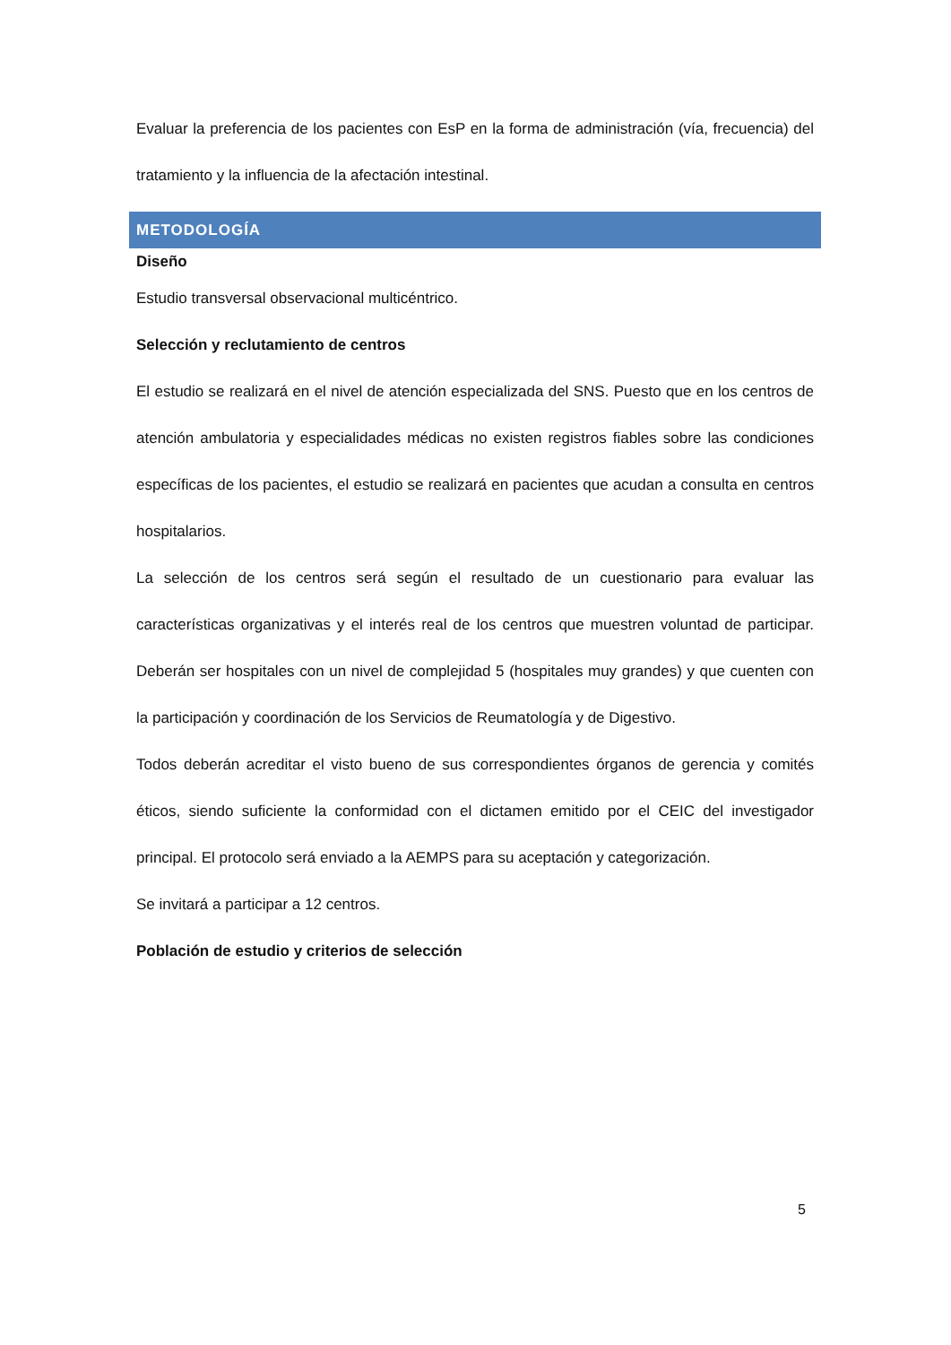Evaluar la preferencia de los pacientes con EsP en la forma de administración (vía, frecuencia) del tratamiento y la influencia de la afectación intestinal.
METODOLOGÍA
Diseño
Estudio transversal observacional multicéntrico.
Selección y reclutamiento de centros
El estudio se realizará en el nivel de atención especializada del SNS. Puesto que en los centros de atención ambulatoria y especialidades médicas no existen registros fiables sobre las condiciones específicas de los pacientes, el estudio se realizará en pacientes que acudan a consulta en centros hospitalarios.
La selección de los centros será según el resultado de un cuestionario para evaluar las características organizativas y el interés real de los centros que muestren voluntad de participar. Deberán ser hospitales con un nivel de complejidad 5 (hospitales muy grandes) y que cuenten con la participación y coordinación de los Servicios de Reumatología y de Digestivo.
Todos deberán acreditar el visto bueno de sus correspondientes órganos de gerencia y comités éticos, siendo suficiente la conformidad con el dictamen emitido por el CEIC del investigador principal. El protocolo será enviado a la AEMPS para su aceptación y categorización.
Se invitará a participar a 12 centros.
Población de estudio y criterios de selección
5